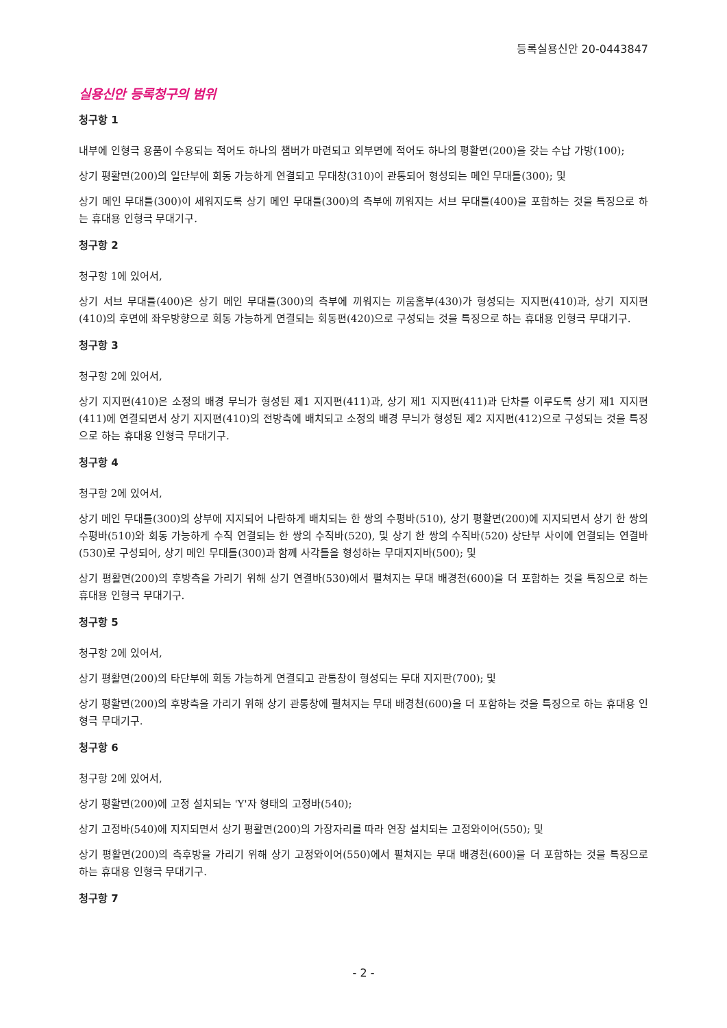등록실용신안 20-0443847
실용신안 등록청구의 범위
청구항 1
내부에 인형극 용품이 수용되는 적어도 하나의 챔버가 마련되고 외부면에 적어도 하나의 평활면(200)을 갖는 수납 가방(100);
상기 평활면(200)의 일단부에 회동 가능하게 연결되고 무대창(310)이 관통되어 형성되는 메인 무대틀(300); 및
상기 메인 무대틀(300)이 세워지도록 상기 메인 무대틀(300)의 측부에 끼워지는 서브 무대틀(400)을 포함하는 것을 특징으로 하는 휴대용 인형극 무대기구.
청구항 2
청구항 1에 있어서,
상기 서브 무대틀(400)은 상기 메인 무대틀(300)의 측부에 끼워지는 끼움홈부(430)가 형성되는 지지편(410)과, 상기 지지편(410)의 후면에 좌우방향으로 회동 가능하게 연결되는 회동편(420)으로 구성되는 것을 특징으로 하는 휴대용 인형극 무대기구.
청구항 3
청구항 2에 있어서,
상기 지지편(410)은 소정의 배경 무늬가 형성된 제1 지지편(411)과, 상기 제1 지지편(411)과 단차를 이루도록 상기 제1 지지편(411)에 연결되면서 상기 지지편(410)의 전방측에 배치되고 소정의 배경 무늬가 형성된 제2 지지편(412)으로 구성되는 것을 특징으로 하는 휴대용 인형극 무대기구.
청구항 4
청구항 2에 있어서,
상기 메인 무대틀(300)의 상부에 지지되어 나란하게 배치되는 한 쌍의 수평바(510), 상기 평활면(200)에 지지되면서 상기 한 쌍의 수평바(510)와 회동 가능하게 수직 연결되는 한 쌍의 수직바(520), 및 상기 한 쌍의 수직바(520) 상단부 사이에 연결되는 연결바(530)로 구성되어, 상기 메인 무대틀(300)과 함께 사각틀을 형성하는 무대지지바(500); 및
상기 평활면(200)의 후방측을 가리기 위해 상기 연결바(530)에서 펼쳐지는 무대 배경천(600)을 더 포함하는 것을 특징으로 하는 휴대용 인형극 무대기구.
청구항 5
청구항 2에 있어서,
상기 평활면(200)의 타단부에 회동 가능하게 연결되고 관통창이 형성되는 무대 지지판(700); 및
상기 평활면(200)의 후방측을 가리기 위해 상기 관통창에 펼쳐지는 무대 배경천(600)을 더 포함하는 것을 특징으로 하는 휴대용 인형극 무대기구.
청구항 6
청구항 2에 있어서,
상기 평활면(200)에 고정 설치되는 'Y'자 형태의 고정바(540);
상기 고정바(540)에 지지되면서 상기 평활면(200)의 가장자리를 따라 연장 설치되는 고정와이어(550); 및
상기 평활면(200)의 측후방을 가리기 위해 상기 고정와이어(550)에서 펼쳐지는 무대 배경천(600)을 더 포함하는 것을 특징으로 하는 휴대용 인형극 무대기구.
청구항 7
- 2 -